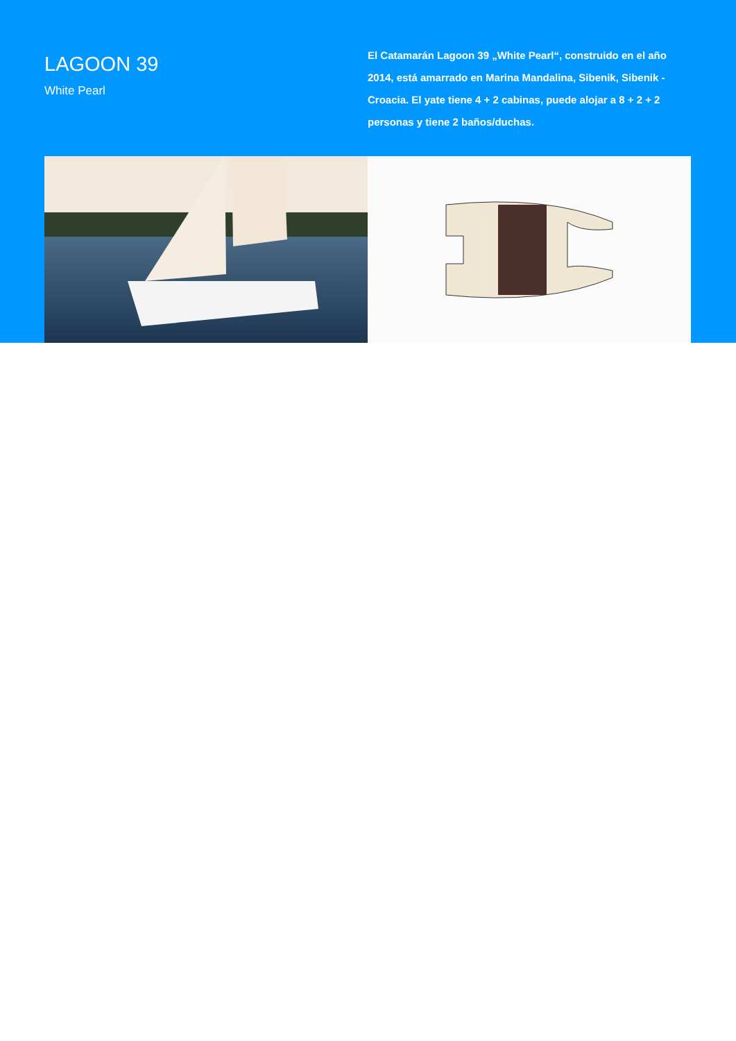LAGOON 39
White Pearl
El Catamarán Lagoon 39 „White Pearl“, construido en el año 2014, está amarrado en Marina Mandalina, Sibenik, Sibenik - Croacia. El yate tiene 4 + 2 cabinas, puede alojar a 8 + 2 + 2 personas y tiene 2 baños/duchas.